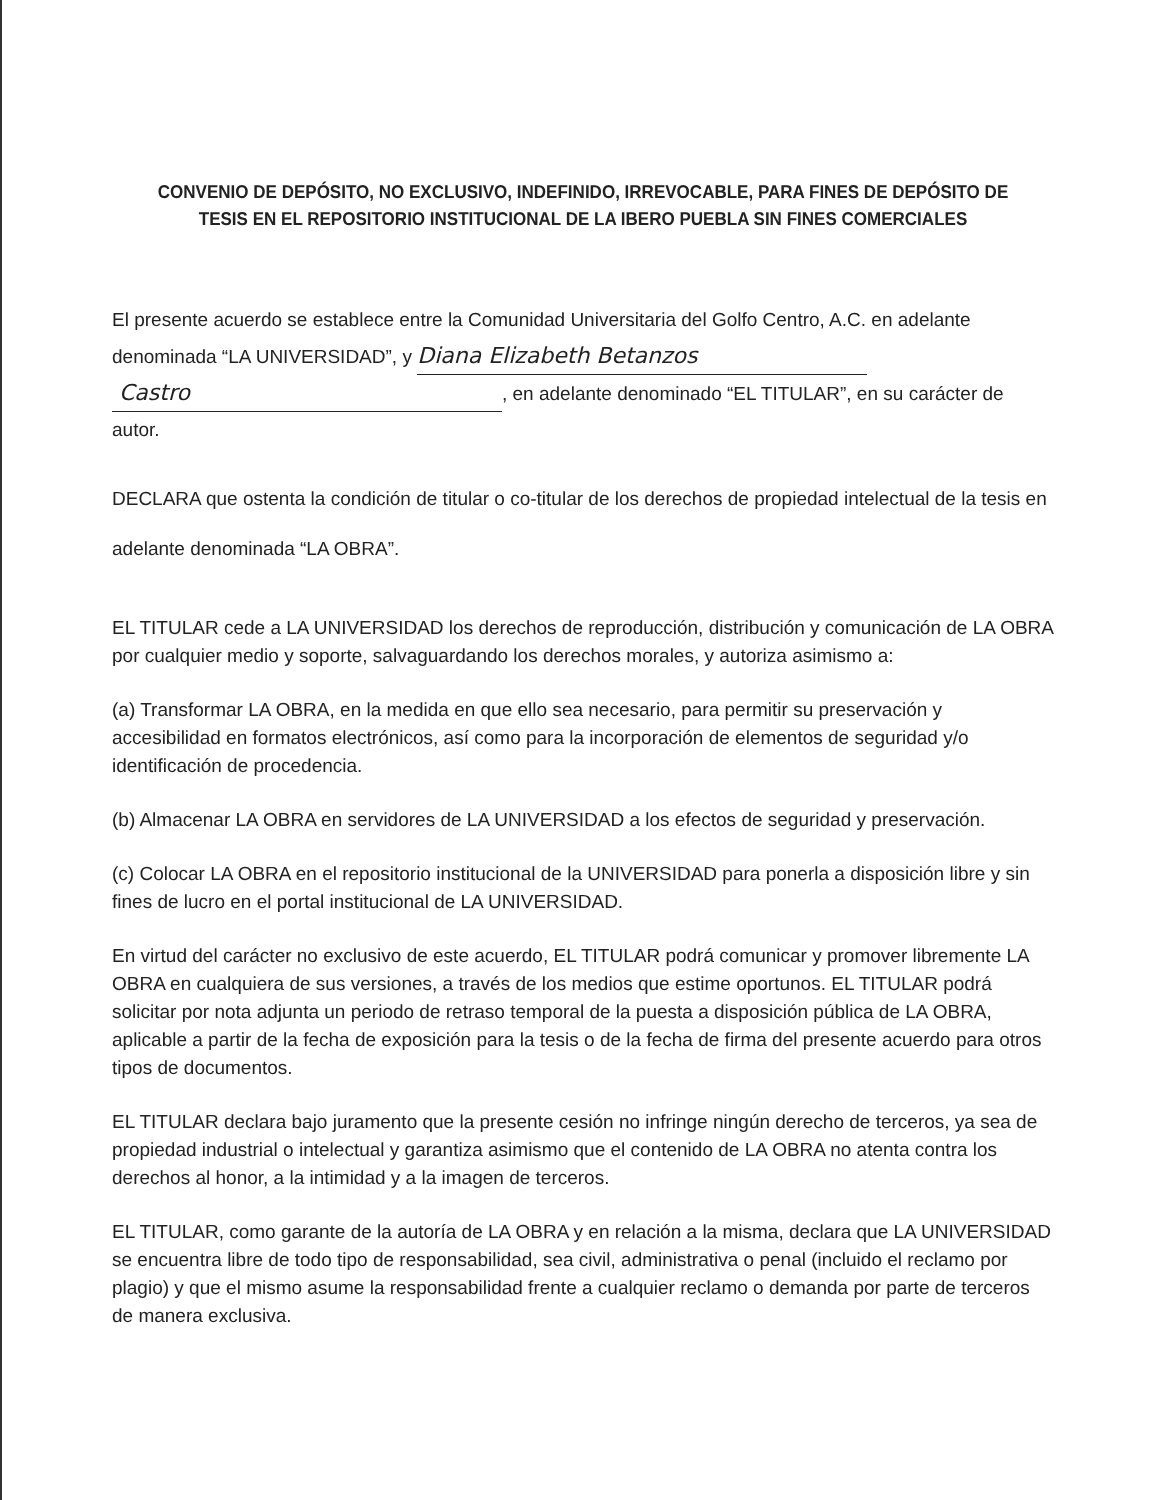CONVENIO DE DEPÓSITO, NO EXCLUSIVO, INDEFINIDO, IRREVOCABLE, PARA FINES DE DEPÓSITO DE TESIS EN EL REPOSITORIO INSTITUCIONAL DE LA IBERO PUEBLA SIN FINES COMERCIALES
El presente acuerdo se establece entre la Comunidad Universitaria del Golfo Centro, A.C. en adelante denominada “LA UNIVERSIDAD”, y Diana Elizabeth Betanzos
Castro, en adelante denominado “EL TITULAR”, en su carácter de autor.
DECLARA que ostenta la condición de titular o co-titular de los derechos de propiedad intelectual de la tesis en adelante denominada “LA OBRA”.
EL TITULAR cede a LA UNIVERSIDAD los derechos de reproducción, distribución y comunicación de LA OBRA por cualquier medio y soporte, salvaguardando los derechos morales, y autoriza asimismo a:
(a) Transformar LA OBRA, en la medida en que ello sea necesario, para permitir su preservación y accesibilidad en formatos electrónicos, así como para la incorporación de elementos de seguridad y/o identificación de procedencia.
(b) Almacenar LA OBRA en servidores de LA UNIVERSIDAD a los efectos de seguridad y preservación.
(c) Colocar LA OBRA en el repositorio institucional de la UNIVERSIDAD para ponerla a disposición libre y sin fines de lucro en el portal institucional de LA UNIVERSIDAD.
En virtud del carácter no exclusivo de este acuerdo, EL TITULAR podrá comunicar y promover libremente LA OBRA en cualquiera de sus versiones, a través de los medios que estime oportunos. EL TITULAR podrá solicitar por nota adjunta un periodo de retraso temporal de la puesta a disposición pública de LA OBRA, aplicable a partir de la fecha de exposición para la tesis o de la fecha de firma del presente acuerdo para otros tipos de documentos.
EL TITULAR declara bajo juramento que la presente cesión no infringe ningún derecho de terceros, ya sea de propiedad industrial o intelectual y garantiza asimismo que el contenido de LA OBRA no atenta contra los derechos al honor, a la intimidad y a la imagen de terceros.
EL TITULAR, como garante de la autoría de LA OBRA y en relación a la misma, declara que LA UNIVERSIDAD se encuentra libre de todo tipo de responsabilidad, sea civil, administrativa o penal (incluido el reclamo por plagio) y que el mismo asume la responsabilidad frente a cualquier reclamo o demanda por parte de terceros de manera exclusiva.